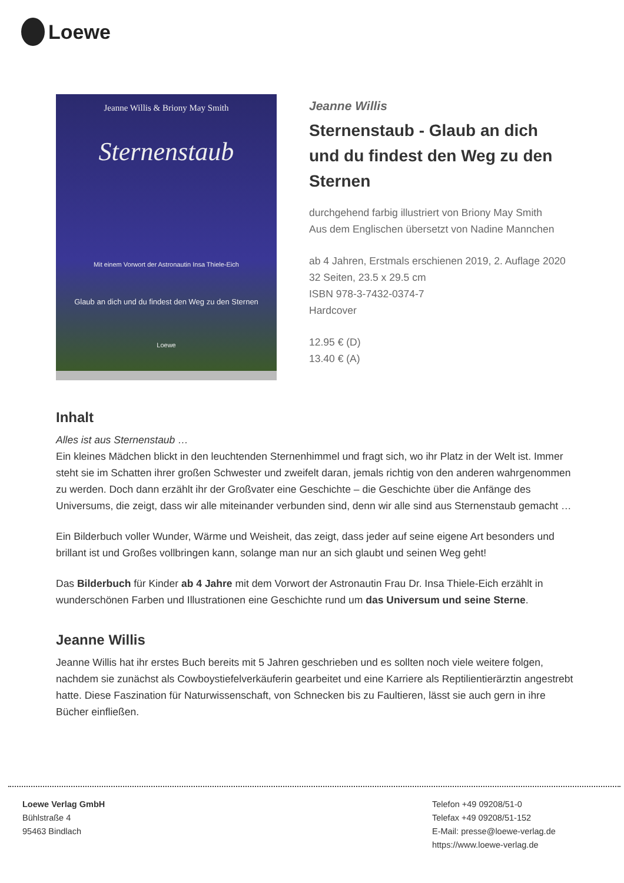Loewe
Jeanne Willis & Briony May Smith
Sternenstaub
Mit einem Vorwort der Astronautin Insa Thiele-Eich
Glaub an dich und du findest den Weg zu den Sternen
Loewe
Jeanne Willis
Sternenstaub - Glaub an dich und du findest den Weg zu den Sternen
durchgehend farbig illustriert von Briony May Smith
Aus dem Englischen übersetzt von Nadine Mannchen
ab 4 Jahren, Erstmals erschienen 2019, 2. Auflage 2020
32 Seiten, 23.5 x 29.5 cm
ISBN 978-3-7432-0374-7
Hardcover
12.95 € (D)
13.40 € (A)
Inhalt
Alles ist aus Sternenstaub …
Ein kleines Mädchen blickt in den leuchtenden Sternenhimmel und fragt sich, wo ihr Platz in der Welt ist. Immer steht sie im Schatten ihrer großen Schwester und zweifelt daran, jemals richtig von den anderen wahrgenommen zu werden. Doch dann erzählt ihr der Großvater eine Geschichte – die Geschichte über die Anfänge des Universums, die zeigt, dass wir alle miteinander verbunden sind, denn wir alle sind aus Sternenstaub gemacht …
Ein Bilderbuch voller Wunder, Wärme und Weisheit, das zeigt, dass jeder auf seine eigene Art besonders und brillant ist und Großes vollbringen kann, solange man nur an sich glaubt und seinen Weg geht!
Das Bilderbuch für Kinder ab 4 Jahre mit dem Vorwort der Astronautin Frau Dr. Insa Thiele-Eich erzählt in wunderschönen Farben und Illustrationen eine Geschichte rund um das Universum und seine Sterne.
Jeanne Willis
Jeanne Willis hat ihr erstes Buch bereits mit 5 Jahren geschrieben und es sollten noch viele weitere folgen, nachdem sie zunächst als Cowboystiefelverkäuferin gearbeitet und eine Karriere als Reptilientierärztin angestrebt hatte. Diese Faszination für Naturwissenschaft, von Schnecken bis zu Faultieren, lässt sie auch gern in ihre Bücher einfließen.
Loewe Verlag GmbH
Bühlstraße 4
95463 Bindlach
Telefon +49 09208/51-0
Telefax +49 09208/51-152
E-Mail: presse@loewe-verlag.de
https://www.loewe-verlag.de